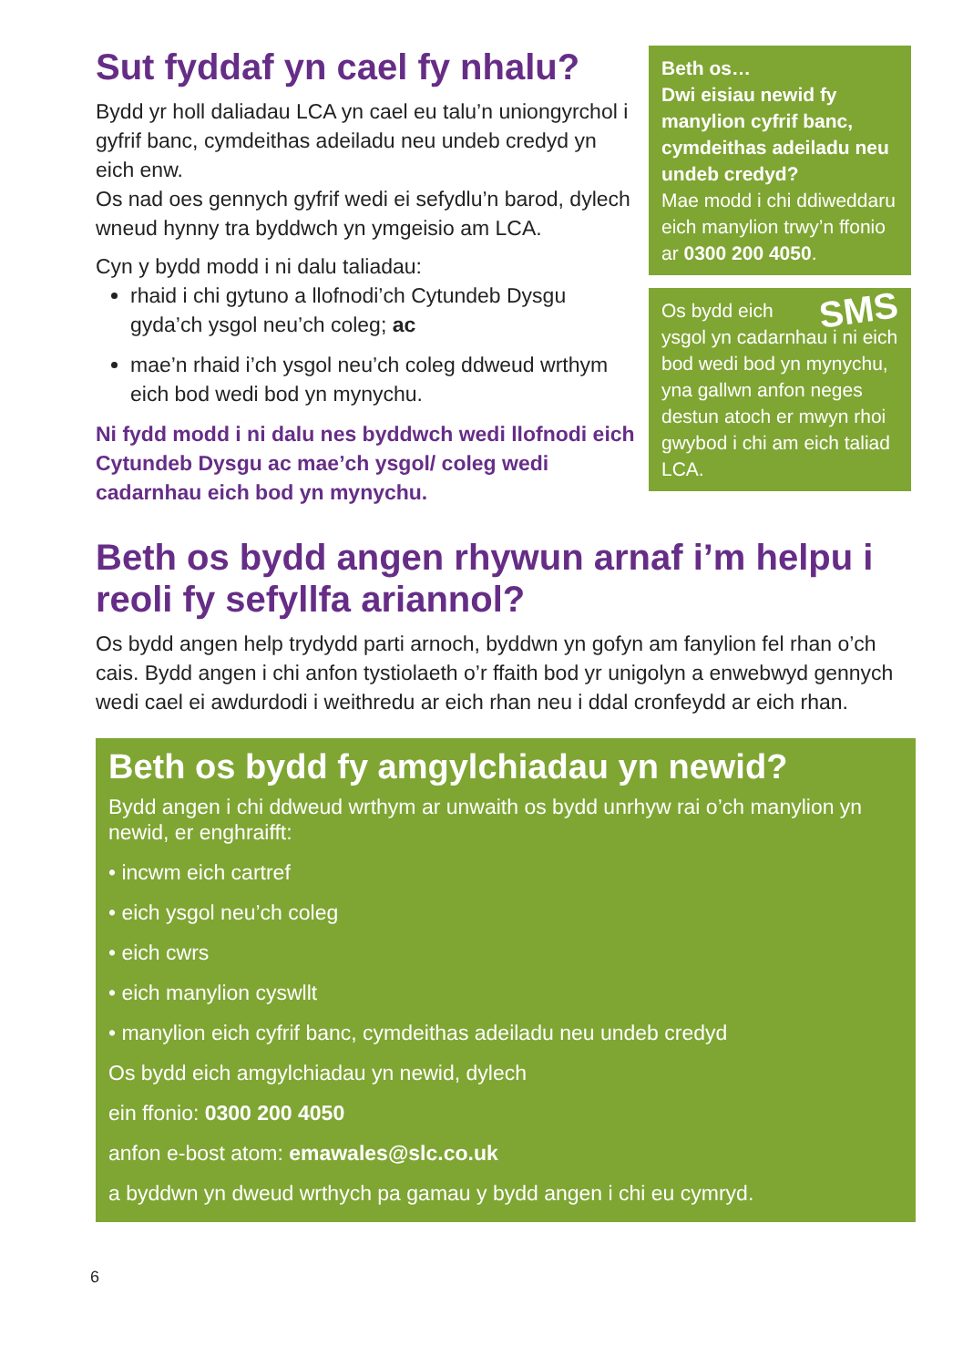Sut fyddaf yn cael fy nhalu?
Bydd yr holl daliadau LCA yn cael eu talu’n uniongyrchol i gyfrif banc, cymdeithas adeiladu neu undeb credyd yn eich enw.
Os nad oes gennych gyfrif wedi ei sefydlu’n barod, dylech wneud hynny tra byddwch yn ymgeisio am LCA.
Cyn y bydd modd i ni dalu taliadau:
rhaid i chi gytuno a llofnodi’ch Cytundeb Dysgu gyda’ch ysgol neu’ch coleg; ac
mae’n rhaid i’ch ysgol neu’ch coleg ddweud wrthym eich bod wedi bod yn mynychu.
Ni fydd modd i ni dalu nes byddwch wedi llofnodi eich Cytundeb Dysgu ac mae’ch ysgol/ coleg wedi cadarnhau eich bod yn mynychu.
Beth os…
Dwi eisiau newid fy manylion cyfrif banc, cymdeithas adeiladu neu undeb credyd?
Mae modd i chi ddiweddaru eich manylion trwy’n ffonio ar 0300 200 4050.
SMS Os bydd eich ysgol yn cadarnhau i ni eich bod wedi bod yn mynychu, yna gallwn anfon neges destun atoch er mwyn rhoi gwybod i chi am eich taliad LCA.
Beth os bydd angen rhywun arnaf i’m helpu i reoli fy sefyllfa ariannol?
Os bydd angen help trydydd parti arnoch, byddwn yn gofyn am fanylion fel rhan o’ch cais. Bydd angen i chi anfon tystiolaeth o’r ffaith bod yr unigolyn a enwebwyd gennych wedi cael ei awdurdodi i weithredu ar eich rhan neu i ddal cronfeydd ar eich rhan.
Beth os bydd fy amgylchiadau yn newid?
Bydd angen i chi ddweud wrthym ar unwaith os bydd unrhyw rai o’ch manylion yn newid, er enghraifft:
• incwm eich cartref
• eich ysgol neu’ch coleg
• eich cwrs
• eich manylion cyswllt
• manylion eich cyfrif banc, cymdeithas adeiladu neu undeb credyd
Os bydd eich amgylchiadau yn newid, dylech
ein ffonio: 0300 200 4050
anfon e-bost atom: emawales@slc.co.uk
a byddwn yn dweud wrthych pa gamau y bydd angen i chi eu cymryd.
6